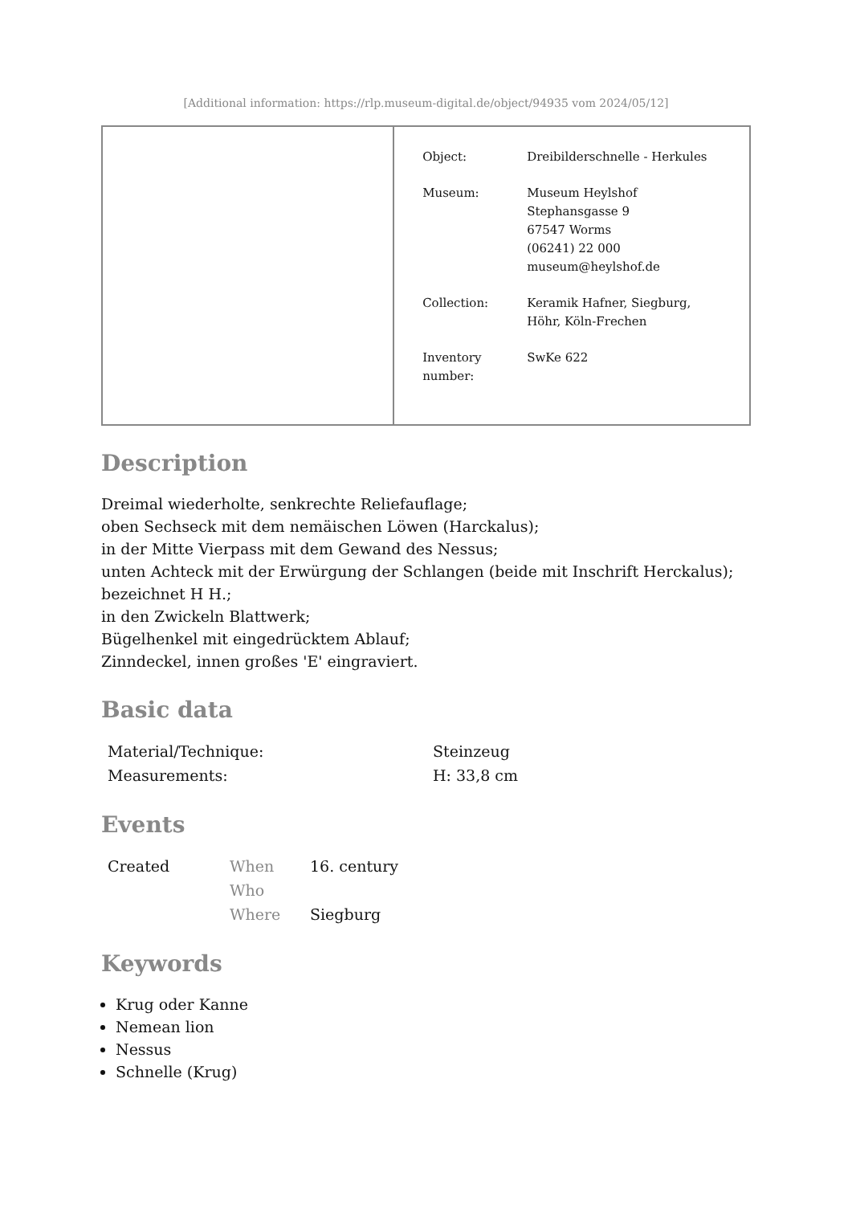[Additional information: https://rlp.museum-digital.de/object/94935 vom 2024/05/12]
| | / Object: / Dreibilderschnelle - Herkules / / Museum: / Museum Heylshof Stephansgasse 9 67547 Worms (06241) 22 000 museum@heylshof.de / / Collection: / Keramik Hafner, Siegburg, Höhr, Köln-Frechen / / Inventory number: / SwKe 622 / |
Description
Dreimal wiederholte, senkrechte Reliefauflage;
oben Sechseck mit dem nemäischen Löwen (Harckalus);
in der Mitte Vierpass mit dem Gewand des Nessus;
unten Achteck mit der Erwürgung der Schlangen (beide mit Inschrift Herckalus);
bezeichnet H H.;
in den Zwickeln Blattwerk;
Bügelhenkel mit eingedrücktem Ablauf;
Zinndeckel, innen großes 'E' eingraviert.
Basic data
| Material/Technique: | Steinzeug |
| Measurements: | H: 33,8 cm |
Events
| Created | When | 16. century |
| | Who | |
| | Where | Siegburg |
Keywords
Krug oder Kanne
Nemean lion
Nessus
Schnelle (Krug)